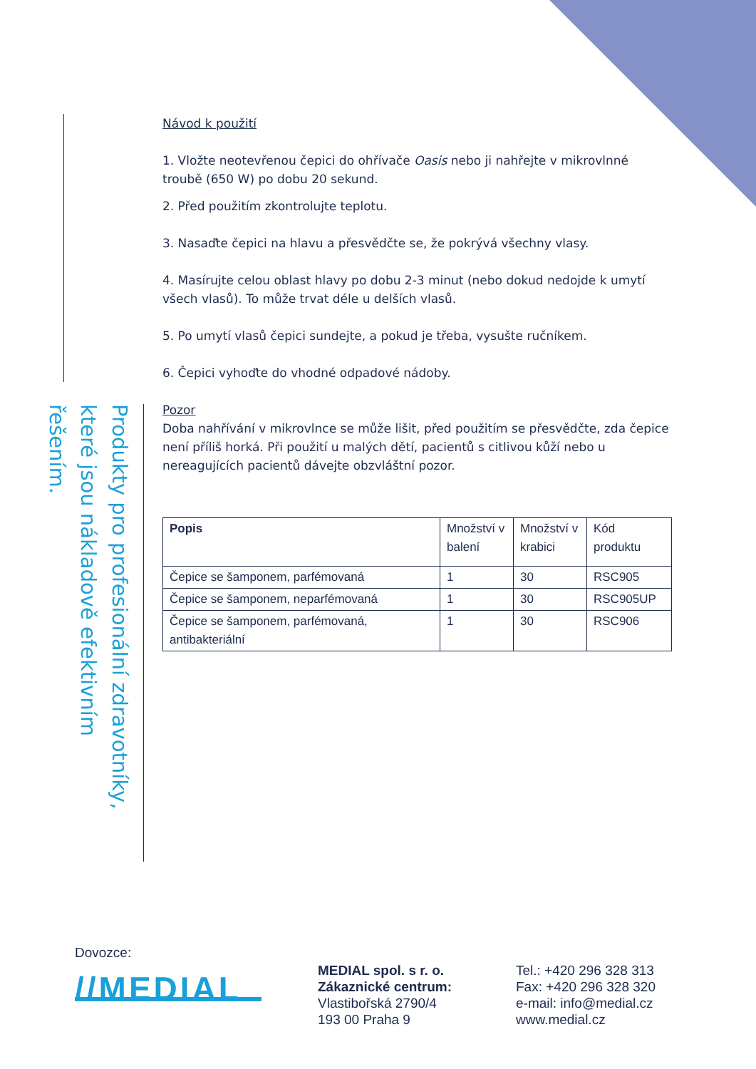Produkty pro profesionální zdravotníky, které jsou nákladově efektivním řešením.
Návod k použití
1. Vložte neotevřenou čepici do ohřívače Oasis nebo ji nahřejte v mikrovlnné troubě (650 W) po dobu 20 sekund.
2. Před použitím zkontrolujte teplotu.
3. Nasaďte čepici na hlavu a přesvědčte se, že pokrývá všechny vlasy.
4. Masírujte celou oblast hlavy po dobu 2-3 minut (nebo dokud nedojde k umytí všech vlasů). To může trvat déle u delších vlasů.
5. Po umytí vlasů čepici sundejte, a pokud je třeba, vysušte ručníkem.
6. Čepici vyhoďte do vhodné odpadové nádoby.
Pozor
Doba nahřívání v mikrovlnce se může lišit, před použitím se přesvědčte, zda čepice není příliš horká. Při použití u malých dětí, pacientů s citlivou kůží nebo u nereagujících pacientů dávejte obzvláštní pozor.
| Popis | Množství v balení | Množství v krabici | Kód produktu |
| Čepice se šamponem, parfémovaná | 1 | 30 | RSC905 |
| Čepice se šamponem, neparfémovaná | 1 | 30 | RSC905UP |
| Čepice se šamponem, parfémovaná, antibakteriální | 1 | 30 | RSC906 |
Dovozce:
//MEDIAL
MEDIAL spol. s r. o.
Zákaznické centrum:
Vlastibořská 2790/4
193 00 Praha 9
Tel.: +420 296 328 313
Fax: +420 296 328 320
e-mail: info@medial.cz
www.medial.cz